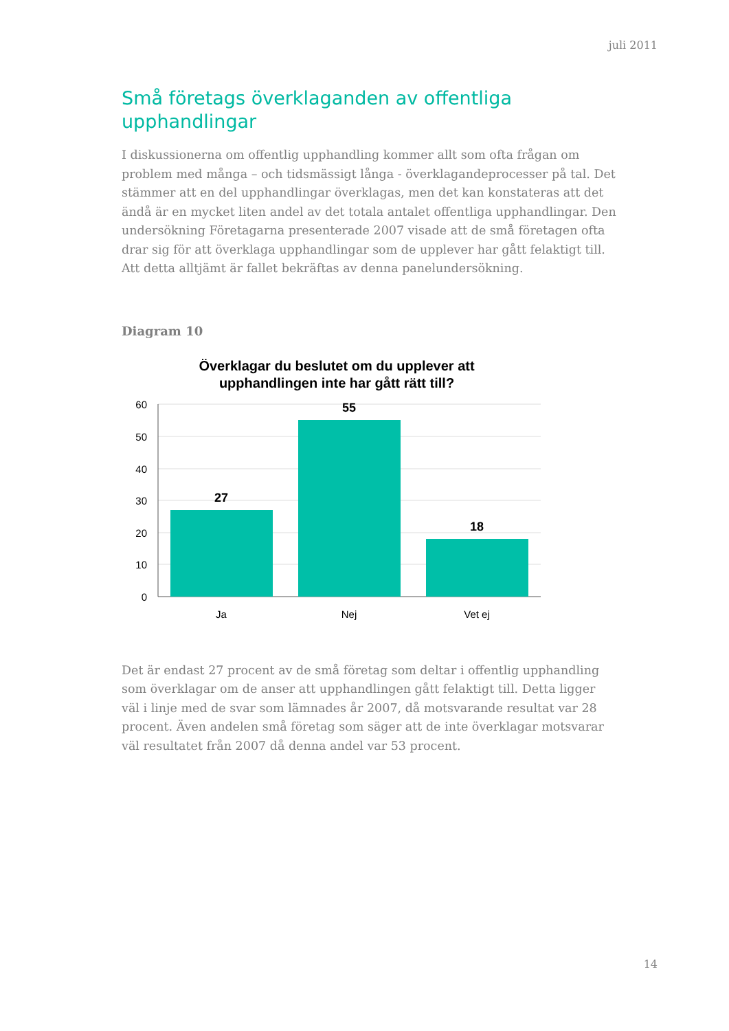juli 2011
Små företags överklaganden av offentliga upphandlingar
I diskussionerna om offentlig upphandling kommer allt som ofta frågan om problem med många – och tidsmässigt långa - överklagandeprocesser på tal. Det stämmer att en del upphandlingar överklagas, men det kan konstateras att det ändå är en mycket liten andel av det totala antalet offentliga upphandlingar. Den undersökning Företagarna presenterade 2007 visade att de små företagen ofta drar sig för att överklaga upphandlingar som de upplever har gått felaktigt till. Att detta alltjämt är fallet bekräftas av denna panelundersökning.
Diagram 10
Överklagar du beslutet om du upplever att
upphandlingen inte har gått rätt till?
60
50
40
30
20
10
0
27
55
18
Ja
Nej
Vet ej
Det är endast 27 procent av de små företag som deltar i offentlig upphandling som överklagar om de anser att upphandlingen gått felaktigt till. Detta ligger väl i linje med de svar som lämnades år 2007, då motsvarande resultat var 28 procent. Även andelen små företag som säger att de inte överklagar motsvarar väl resultatet från 2007 då denna andel var 53 procent.
14